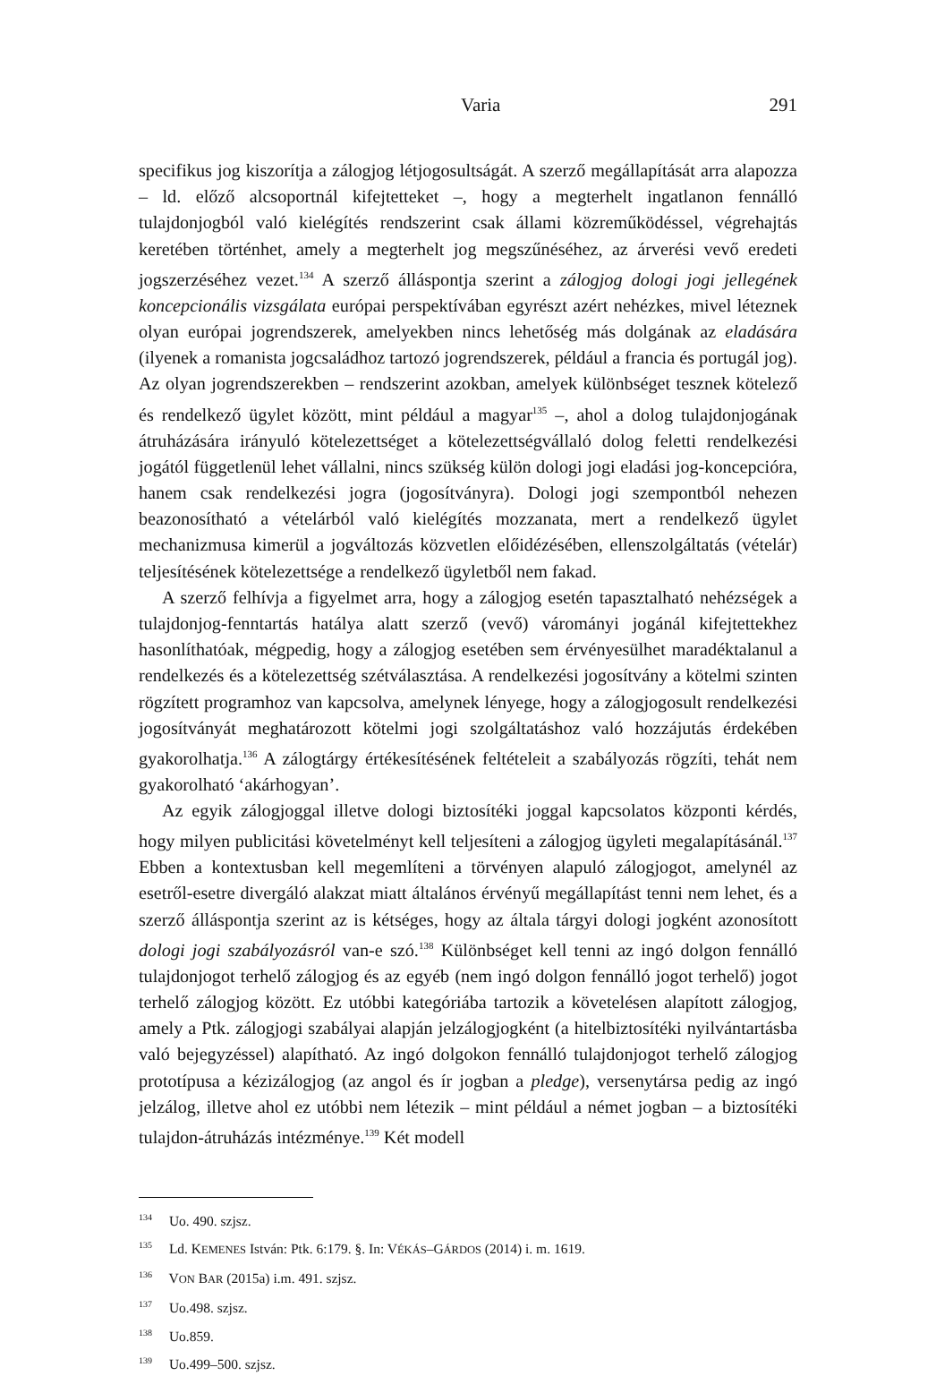Varia 291
specifikus jog kiszorítja a zálogjog létjogosultságát. A szerző megállapítását arra alapozza – ld. előző alcsoportnál kifejtetteket –, hogy a megterhelt ingatlanon fennálló tulajdonjogból való kielégítés rendszerint csak állami közreműködéssel, végrehajtás keretében történhet, amely a megterhelt jog megszűnéséhez, az árverési vevő eredeti jogszerzéséhez vezet.<sup>134</sup> A szerző álláspontja szerint a zálogjog dologi jogi jellegének koncepcionális vizsgálata európai perspektívában egyrészt azért nehézkes, mivel léteznek olyan európai jogrendszerek, amelyekben nincs lehetőség más dolgának az eladására (ilyenek a romanista jogcsaládhoz tartozó jogrendszerek, például a francia és portugál jog). Az olyan jogrendszerekben – rendszerint azokban, amelyek különbséget tesznek kötelező és rendelkező ügylet között, mint például a magyar<sup>135</sup> –, ahol a dolog tulajdonjogának átruházására irányuló kötelezettséget a kötelezettségvállaló dolog feletti rendelkezési jogától függetlenül lehet vállalni, nincs szükség külön dologi jogi eladási jog-koncepcióra, hanem csak rendelkezési jogra (jogosítványra). Dologi jogi szempontból nehezen beazonosítható a vételárból való kielégítés mozzanata, mert a rendelkező ügylet mechanizmusa kimerül a jogváltozás közvetlen előidézésében, ellenszolgáltatás (vételár) teljesítésének kötelezettsége a rendelkező ügyletből nem fakad.
A szerző felhívja a figyelmet arra, hogy a zálogjog esetén tapasztalható nehézségek a tulajdonjog-fenntartás hatálya alatt szerző (vevő) várományi jogánál kifejtettekhez hasonlíthatóak, mégpedig, hogy a zálogjog esetében sem érvényesülhet maradéktalanul a rendelkezés és a kötelezettség szétválasztása. A rendelkezési jogosítvány a kötelmi szinten rögzített programhoz van kapcsolva, amelynek lényege, hogy a zálogjogosult rendelkezési jogosítványát meghatározott kötelmi jogi szolgáltatáshoz való hozzájutás érdekében gyakorolhatja.<sup>136</sup> A zálogtárgy értékesítésének feltételeit a szabályozás rögzíti, tehát nem gyakorolható ‘akárhogyan’.
Az egyik zálogjoggal illetve dologi biztosítéki joggal kapcsolatos központi kérdés, hogy milyen publicitási követelményt kell teljesíteni a zálogjog ügyleti megalapításánál.<sup>137</sup> Ebben a kontextusban kell megemlíteni a törvényen alapuló zálogjogot, amelynél az esetről-esetre divergáló alakzat miatt általános érvényű megállapítást tenni nem lehet, és a szerző álláspontja szerint az is kétséges, hogy az általa tárgyi dologi jogként azonosított dologi jogi szabályozásról van-e szó.<sup>138</sup> Különbséget kell tenni az ingó dolgon fennálló tulajdonjogot terhelő zálogjog és az egyéb (nem ingó dolgon fennálló jogot terhelő) jogot terhelő zálogjog között. Ez utóbbi kategóriába tartozik a követelésen alapított zálogjog, amely a Ptk. zálogjogi szabályai alapján jelzálogjogként (a hitelbiztosítéki nyilvántartásba való bejegyzéssel) alapítható. Az ingó dolgokon fennálló tulajdonjogot terhelő zálogjog prototípusa a kézizálogjog (az angol és ír jogban a pledge), versenytársa pedig az ingó jelzálog, illetve ahol ez utóbbi nem létezik – mint például a német jogban – a biztosítéki tulajdon-átruházás intézménye.<sup>139</sup> Két modell
<sup>134</sup> Uo. 490. szjsz.
<sup>135</sup> Ld. KEMENES István: Ptk. 6:179. §. In: VÉKÁS–GÁRDOS (2014) i. m. 1619.
<sup>136</sup> VON BAR (2015a) i.m. 491. szjsz.
<sup>137</sup> Uo.498. szjsz.
<sup>138</sup> Uo.859.
<sup>139</sup> Uo.499–500. szjsz.